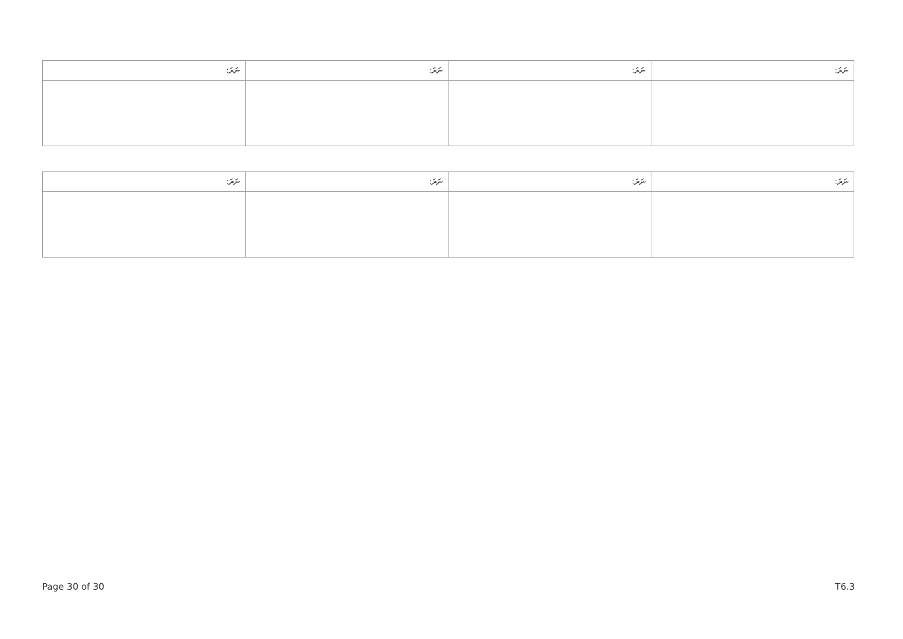| ނަރަ: | ނަރަ: | ނަރަ: | ނަރަ: |
| --- | --- | --- | --- |
| ނަރަ: | ނަރަ: | ނަރަ: | ނަރަ: |
| --- | --- | --- | --- |
Page 30 of 30 T6.3